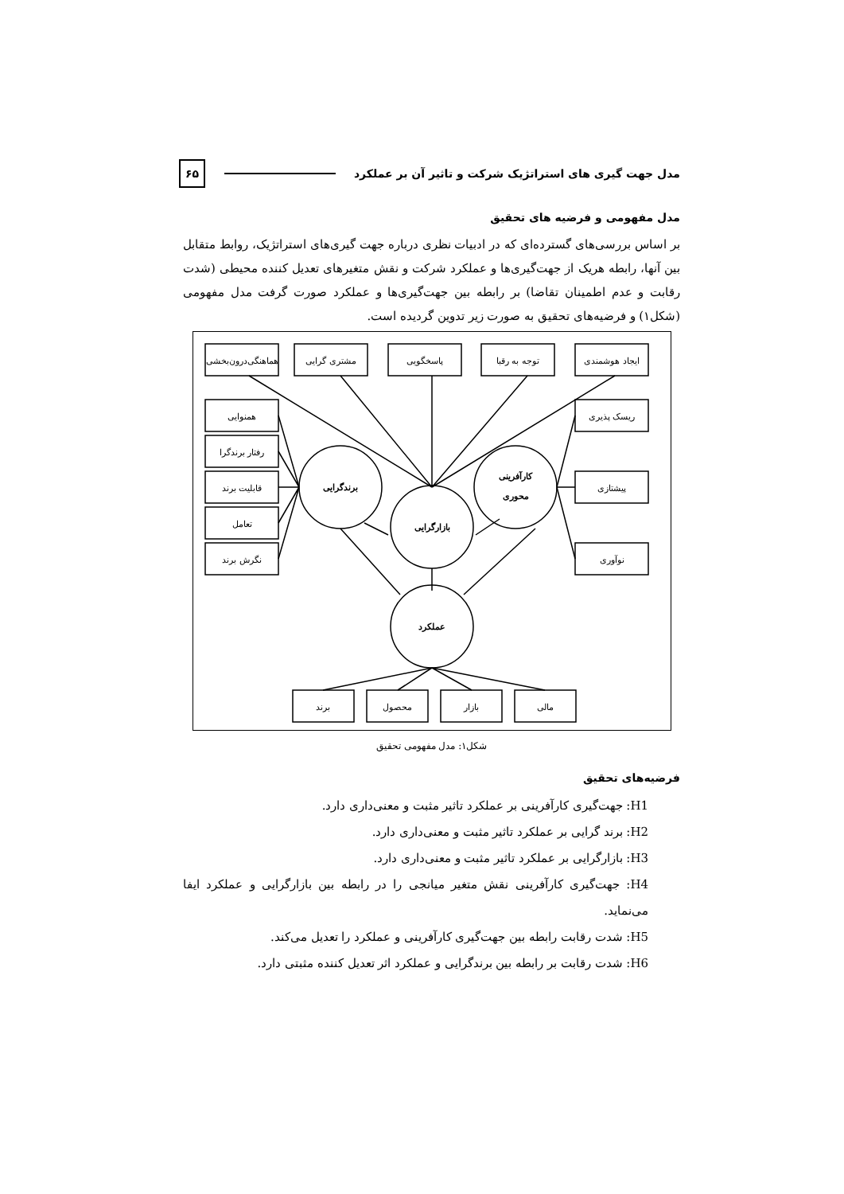مدل جهت گیری های استراتژیک شرکت و تاثیر آن بر عملکرد ۶۵
مدل مفهومی و فرضیه های تحقیق
بر اساس بررسی‌های گسترده‌ای که در ادبیات نظری درباره جهت گیری‌های استراتژیک، روابط متقابل بین آنها، رابطه هریک از جهت‌گیری‌ها و عملکرد شرکت و نقش متغیرهای تعدیل کننده محیطی (شدت رقابت و عدم اطمینان تقاضا) بر رابطه بین جهت‌گیری‌ها و عملکرد صورت گرفت مدل مفهومی (شکل۱) و فرضیه‌های تحقیق به صورت زیر تدوین گردیده است.
هماهنگی‌درون‌بخشی
مشتری گرایی
پاسخگویی
توجه به رقبا
ایجاد هوشمندی
همنوایی
رفتار برندگرا
قابلیت برند
تعامل
نگرش برند
ریسک پذیری
پیشتازی
نوآوری
برندگرایی
بازارگرایی
کارآفرینی
محوری
عملکرد
برند
محصول
بازار
مالی
شکل۱: مدل مفهومی تحقیق
فرضیه‌های تحقیق
H1: جهت‌گیری کارآفرینی بر عملکرد تاثیر مثبت و معنی‌داری دارد.
H2: برند گرایی بر عملکرد تاثیر مثبت و معنی‌داری دارد.
H3: بازارگرایی بر عملکرد تاثیر مثبت و معنی‌داری دارد.
H4: جهت‌گیری کارآفرینی نقش متغیر میانجی را در رابطه بین بازارگرایی و عملکرد ایفا می‌نماید.
H5: شدت رقابت رابطه بین جهت‌گیری کارآفرینی و عملکرد را تعدیل می‌کند.
H6: شدت رقابت بر رابطه بین برندگرایی و عملکرد اثر تعدیل کننده مثبتی دارد.